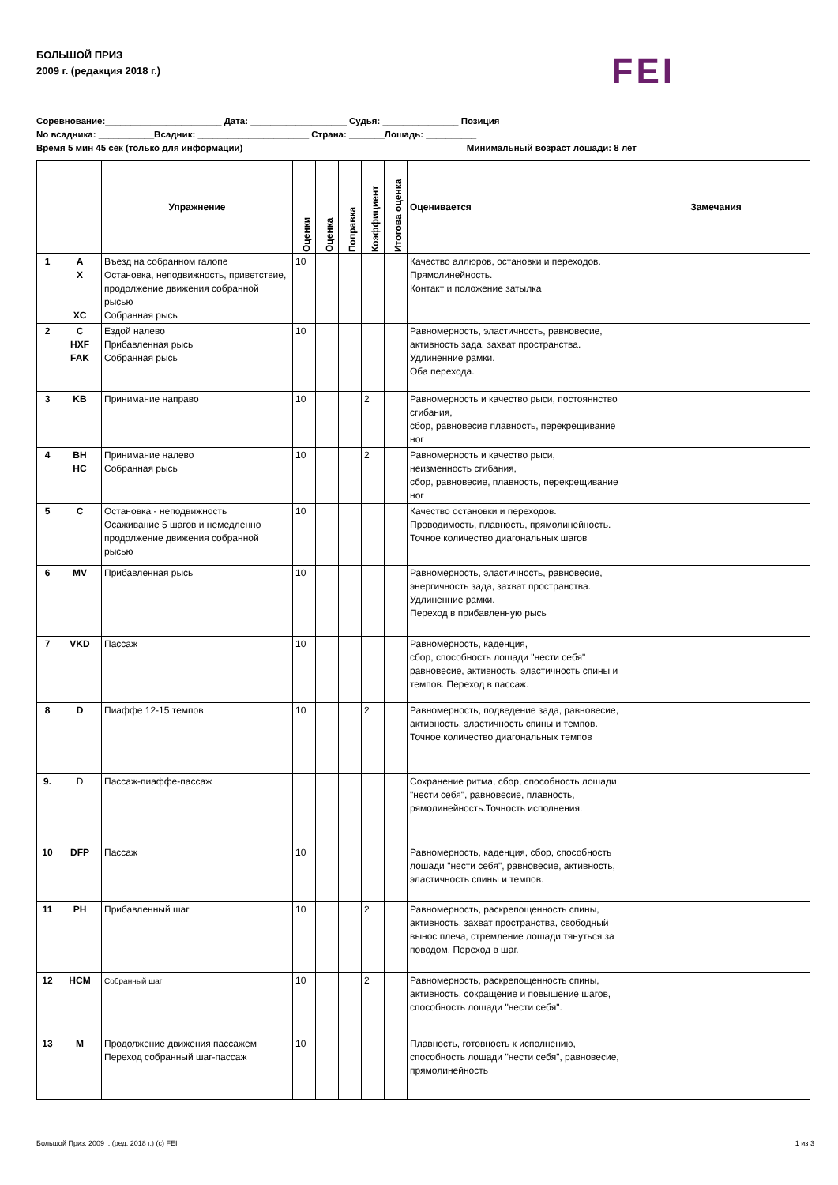БОЛЬШОЙ ПРИЗ
2009 г. (редакция 2018 г.)
FEI
Соревнование:_______________________ Дата: ___________________ Судья: _______________ Позиция
No всадника: ___________Всадник: ______________________ Страна: _______Лошадь: __________
Время 5 мин 45 сек (только для информации) Минимальный возраст лошади: 8 лет
| | | Упражнение | Оценки | Оценка | Поправка | Коэффициент | Итогова оценка | Оценивается | Замечания |
| --- | --- | --- | --- | --- | --- | --- | --- | --- | --- |
| 1 | A X XC | Въезд на собранном галопе Остановка, неподвижность, приветствие, продолжение движения собранной рысью Собранная рысь | 10 | | | | | Качество аллюров, остановки и переходов. Прямолинейность. Контакт и положение затылка | |
| 2 | C HXF FAK | Ездой налево Прибавленная рысь Собранная рысь | 10 | | | | | Равномерность, эластичность, равновесие, активность зада, захват пространства. Удлиненние рамки. Оба перехода. | |
| 3 | KB | Принимание направо | 10 | | | 2 | | Равномерность и качество рыси, постояннство сгибания, сбор, равновесие плавность, перекрещивание ног | |
| 4 | BH HC | Принимание налево Собранная рысь | 10 | | | 2 | | Равномерность и качество рыси, неизменность сгибания, сбор, равновесие, плавность, перекрещивание ног | |
| 5 | C | Остановка - неподвижность Осаживание 5 шагов и немедленно продолжение движения собранной рысью | 10 | | | | | Качество остановки и переходов. Проводимость, плавность, прямолинейность. Точное количество диагональных шагов | |
| 6 | MV | Прибавленная рысь | 10 | | | | | Равномерность, эластичность, равновесие, энергичность зада, захват пространства. Удлиненние рамки. Переход в прибавленную рысь | |
| 7 | VKD | Пассаж | 10 | | | | | Равномерность, каденция, сбор, способность лошади "нести себя" равновесие, активность, эластичность спины и темпов. Переход в пассаж. | |
| 8 | D | Пиаффе 12-15 темпов | 10 | | | 2 | | Равномерность, подведение зада, равновесие, активность, эластичность спины и темпов. Точное количество диагональных темпов | |
| 9. | D | Пассаж-пиаффе-пассаж | | | | | | Сохранение ритма, сбор, способность лошади "нести себя", равновесие, плавность, рямолинейность.Точность исполнения. | |
| 10 | DFP | Пассаж | 10 | | | | | Равномерность, каденция, сбор, способность лошади "нести себя", равновесие, активность, эластичность спины и темпов. | |
| 11 | PH | Прибавленный шаг | 10 | | | 2 | | Равномерность, раскрепощенность спины, активность, захват пространства, свободный вынос плеча, стремление лошади тянуться за поводом. Переход в шаг. | |
| 12 | HCM | Собранный шаг | 10 | | | 2 | | Равномерность, раскрепощенность спины, активность, сокращение и повышение шагов, способность лошади "нести себя". | |
| 13 | M | Продолжение движения пассажем Переход собранный шаг-пассаж | 10 | | | | | Плавность, готовность к исполнению, способность лошади "нести себя", равновесие, прямолинейность | |
Большой Приз. 2009 г. (ред. 2018 г.) (с) FEI 1 из 3